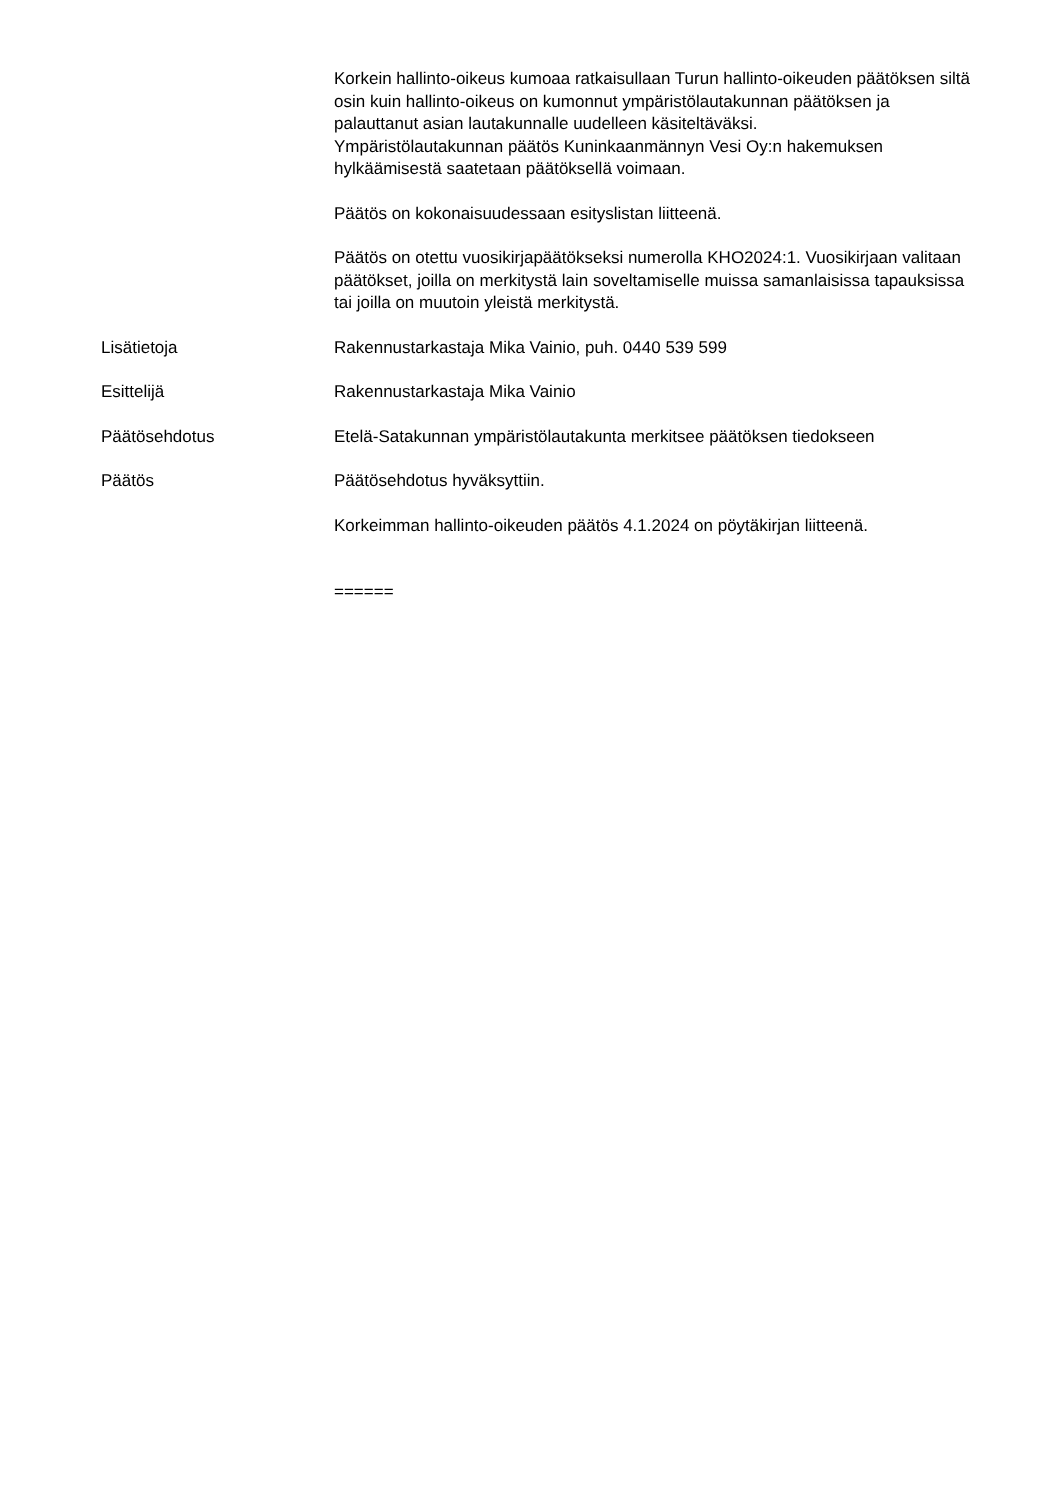Korkein hallinto-oikeus kumoaa ratkaisullaan Turun hallinto-oikeuden päätöksen siltä osin kuin hallinto-oikeus on kumonnut ympäristölautakunnan päätöksen ja palauttanut asian lautakunnalle uudelleen käsiteltäväksi.
Ympäristölautakunnan päätös Kuninkaanmännyn Vesi Oy:n hakemuksen hylkäämisestä saatetaan päätöksellä voimaan.
Päätös on kokonaisuudessaan esityslistan liitteenä.
Päätös on otettu vuosikirjapäätökseksi numerolla KHO2024:1. Vuosikirjaan valitaan päätökset, joilla on merkitystä lain soveltamiselle muissa samanlaisissa tapauksissa tai joilla on muutoin yleistä merkitystä.
Lisätietoja Rakennustarkastaja Mika Vainio, puh. 0440 539 599
Esittelijä Rakennustarkastaja Mika Vainio
Päätösehdotus Etelä-Satakunnan ympäristölautakunta merkitsee päätöksen tiedokseen
Päätös Päätösehdotus hyväksyttiin.
Korkeimman hallinto-oikeuden päätös 4.1.2024 on pöytäkirjan liitteenä.
======